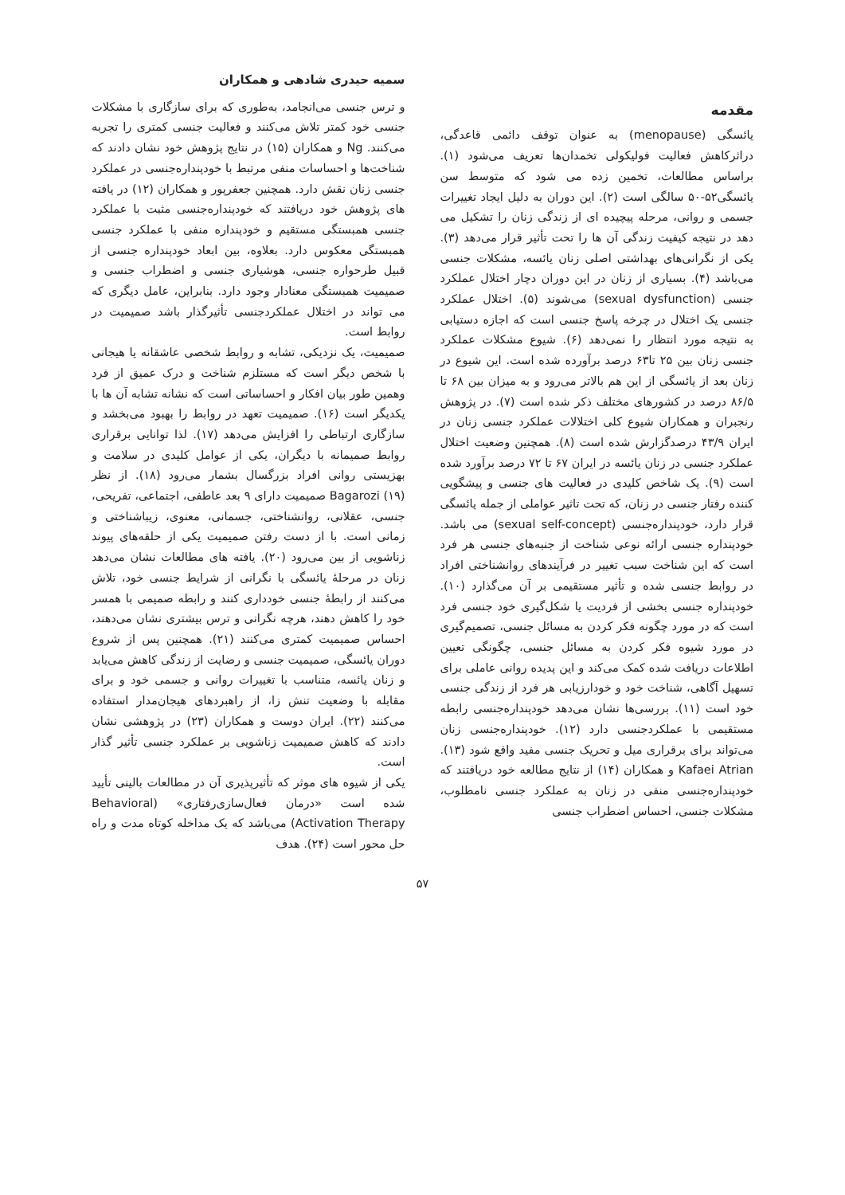سمیه حیدری شادهی و همکاران
مقدمه
یائسگی (menopause) به عنوان توقف دائمی قاعدگی، دراثرکاهش فعالیت فولیکولی تخمدان‌ها تعریف می‌شود (۱). براساس مطالعات، تخمین زده می شود که متوسط سن یائسگی۵۲-۵۰ سالگی است (۲). این دوران به دلیل ایجاد تغییرات جسمی و روانی، مرحله پیچیده ای از زندگی زنان را تشکیل می دهد در نتیجه کیفیت زندگی آن ها را تحت تأثیر قرار می‌دهد (۳). یکی از نگرانی‌های بهداشتی اصلی زنان یائسه، مشکلات جنسی می‌باشد (۴). بسیاری از زنان در این دوران دچار اختلال عملکرد جنسی (sexual dysfunction) می‌شوند (۵). اختلال عملکرد جنسی یک اختلال در چرخه پاسخ جنسی است که اجازه دستیابی به نتیجه مورد انتظار را نمی‌دهد (۶). شیوع مشکلات عملکرد جنسی زنان بین ۲۵ تا۶۳ درصد برآورده شده است. این شیوع در زنان بعد از یائسگی از این هم بالاتر می‌رود و به میزان بین ۶۸ تا ۸۶/۵ درصد در کشورهای مختلف ذکر شده است (۷). در پژوهش رنجبران و همکاران شیوع کلی اختلالات عملکرد جنسی زنان در ایران ۴۳/۹ درصدگزارش شده است (۸). همچنین وضعیت اختلال عملکرد جنسی در زنان یائسه در ایران ۶۷ تا ۷۲ درصد برآورد شده است (۹). یک شاخص کلیدی در فعالیت های جنسی و پیشگویی کننده رفتار جنسی در زنان، که تحت تاثیر عواملی از جمله یائسگی قرار دارد، خودپنداره‌جنسی (sexual self-concept) می باشد. خودپنداره جنسی ارائه نوعی شناخت از جنبه‌های جنسی هر فرد است که این شناخت سبب تغییر در فرآیندهای روانشناختی افراد در روابط جنسی شده و تأثیر مستقیمی بر آن می‌گذارد (۱۰). خودپنداره جنسی بخشی از فردیت یا شکل‌گیری خود جنسی فرد است که در مورد چگونه فکر کردن به مسائل جنسی، تصمیم‌گیری در مورد شیوه فکر کردن به مسائل جنسی، چگونگی تعیین اطلاعات دریافت شده کمک می‌کند و این پدیده روانی عاملی برای تسهیل آگاهی، شناخت خود و خودارزیابی هر فرد از زندگی جنسی خود است (۱۱). بررسی‌ها نشان می‌دهد خودپنداره‌جنسی رابطه مستقیمی با عملکردجنسی دارد (۱۲). خودپنداره‌جنسی زنان می‌تواند برای برقراری میل و تحریک جنسی مفید واقع شود (۱۳). Kafaei Atrian و همکاران (۱۴) از نتایج مطالعه خود دریافتند که خودپنداره‌جنسی منفی در زنان به عملکرد جنسی نامطلوب، مشکلات جنسی، احساس اضطراب جنسی
و ترس جنسی می‌انجامد، به‌طوری که برای سازگاری با مشکلات جنسی خود کمتر تلاش می‌کنند و فعالیت جنسی کمتری را تجربه می‌کنند. Ng و همکاران (۱۵) در نتایج پژوهش خود نشان دادند که شناخت‌ها و احساسات منفی مرتبط با خودپنداره‌جنسی در عملکرد جنسی زنان نقش دارد. همچنین جعفرپور و همکاران (۱۲) در یافته های پژوهش خود دریافتند که خودپنداره‌جنسی مثبت با عملکرد جنسی همبستگی مستقیم و خودپنداره منفی با عملکرد جنسی همبستگی معکوس دارد. بعلاوه، بین ابعاد خودپنداره جنسی از قبیل طرحواره جنسی، هوشیاری جنسی و اضطراب جنسی و صمیمیت همبستگی معنادار وجود دارد. بنابراین، عامل دیگری که می تواند در اختلال عملکردجنسی تأثیرگذار باشد صمیمیت در روابط است.
صمیمیت، یک نزدیکی، تشابه و روابط شخصی عاشقانه یا هیجانی با شخص دیگر است که مستلزم شناخت و درک عمیق از فرد وهمین طور بیان افکار و احساساتی است که نشانه تشابه آن ها با یکدیگر است (۱۶). صمیمیت تعهد در روابط را بهبود می‌بخشد و سازگاری ارتباطی را افزایش می‌دهد (۱۷). لذا توانایی برقراری روابط صمیمانه با دیگران، یکی از عوامل کلیدی در سلامت و بهزیستی روانی افراد بزرگسال بشمار می‌رود (۱۸). از نظر Bagarozi (۱۹) صمیمیت دارای ۹ بعد عاطفی، اجتماعی، تفریحی، جنسی، عقلانی، روانشناختی، جسمانی، معنوی، زیباشناختی و زمانی است. با از دست رفتن صمیمیت یکی از حلقه‌های پیوند زناشویی از بین می‌رود (۲۰). یافته های مطالعات نشان می‌دهد زنان در مرحلهٔ یائسگی با نگرانی از شرایط جنسی خود، تلاش می‌کنند از رابطهٔ جنسی خودداری کنند و رابطه صمیمی با همسر خود را کاهش دهند، هرچه نگرانی و ترس بیشتری نشان می‌دهند، احساس صمیمیت کمتری می‌کنند (۲۱). همچنین پس از شروع دوران یائسگی، صمیمیت جنسی و رضایت از زندگی کاهش می‌یابد و زنان یائسه، متناسب با تغییرات روانی و جسمی خود و برای مقابله با وضعیت تنش زا، از راهبردهای هیجان‌مدار استفاده می‌کنند (۲۲). ایران دوست و همکاران (۲۳) در پژوهشی نشان دادند که کاهش صمیمیت زناشویی بر عملکرد جنسی تأثیر گذار است.
یکی از شیوه های موثر که تأثیرپذیری آن در مطالعات بالینی تأیید شده است «درمان فعال‌سازی‌رفتاری» (Behavioral Activation Therapy) می‌باشد که یک مداخله کوتاه مدت و راه حل محور است (۲۴). هدف
۵۷